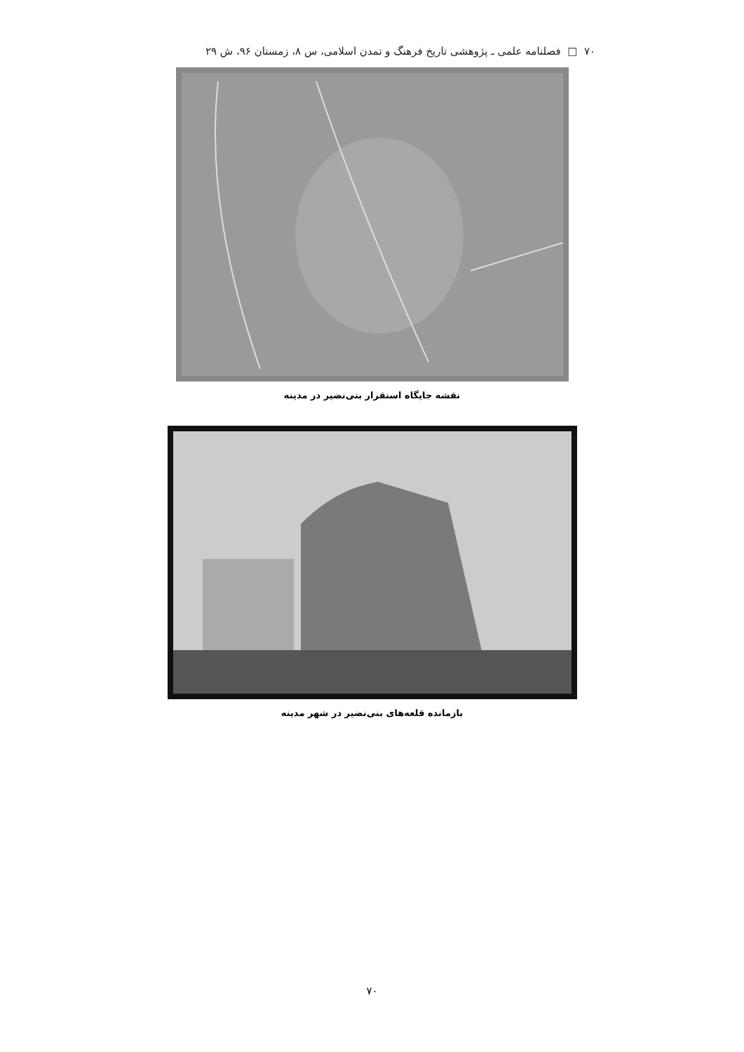۷۰ □ فصلنامه علمی ـ پژوهشی تاریخ فرهنگ و تمدن اسلامی، س ۸، زمستان ۹۶، ش ۲۹
نقشه جایگاه استقرار بنی‌نضیر در مدینه
بازمانده قلعه‌های بنی‌نضیر در شهر مدینه
۷۰